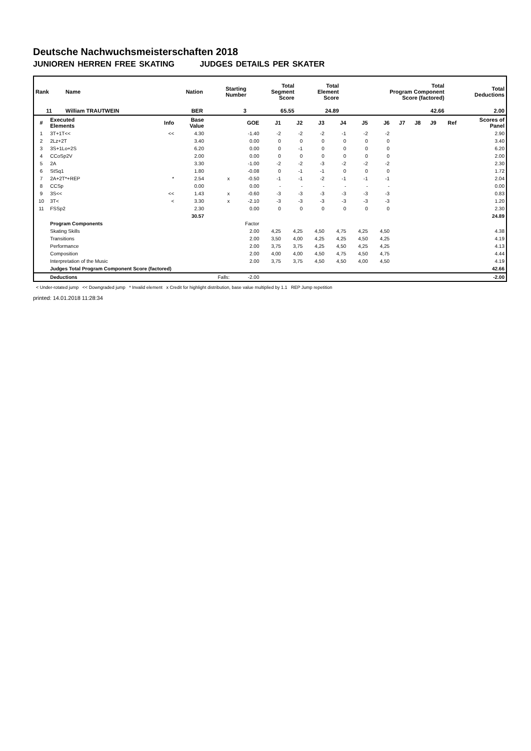Deutsche Nachwuchsmeisterschaften 2018
JUNIOREN HERREN FREE SKATING JUDGES DETAILS PER SKATER
| Rank | Name | Nation | Starting Number | Total Segment Score | Total Element Score | Total Program Component Score (factored) | Total Deductions |
| --- | --- | --- | --- | --- | --- | --- | --- |
| 11 | William TRAUTWEIN | BER | 3 | 65.55 | 24.89 | 42.66 | 2.00 |
| # | Executed Elements | Info | Base Value | | GOE | J1 | J2 | J3 | J4 | J5 | J6 | J7 | J8 | J9 | Ref | Scores of Panel |
| --- | --- | --- | --- | --- | --- | --- | --- | --- | --- | --- | --- | --- | --- | --- | --- | --- |
| 1 | 3T+1T<< | << | 4.30 | | -1.40 | -2 | -2 | -2 | -1 | -2 | -2 | | | | | 2.90 |
| 2 | 2Lz+2T | | 3.40 | | 0.00 | 0 | 0 | 0 | 0 | 0 | 0 | | | | | 3.40 |
| 3 | 3S+1Lo+2S | | 6.20 | | 0.00 | 0 | -1 | 0 | 0 | 0 | 0 | | | | | 6.20 |
| 4 | CCoSp2V | | 2.00 | | 0.00 | 0 | 0 | 0 | 0 | 0 | 0 | | | | | 2.00 |
| 5 | 2A | | 3.30 | | -1.00 | -2 | -2 | -3 | -2 | -2 | -2 | | | | | 2.30 |
| 6 | StSq1 | | 1.80 | | -0.08 | 0 | -1 | -1 | 0 | 0 | 0 | | | | | 1.72 |
| 7 | 2A+2T*+REP | * | 2.54 | x | -0.50 | -1 | -1 | -2 | -1 | -1 | -1 | | | | | 2.04 |
| 8 | CCSp | | 0.00 | | 0.00 | - | - | - | - | - | - | | | | | 0.00 |
| 9 | 3S<< | << | 1.43 | x | -0.60 | -3 | -3 | -3 | -3 | -3 | -3 | | | | | 0.83 |
| 10 | 3T< | < | 3.30 | x | -2.10 | -3 | -3 | -3 | -3 | -3 | -3 | | | | | 1.20 |
| 11 | FSSp2 | | 2.30 | | 0.00 | 0 | 0 | 0 | 0 | 0 | 0 | | | | | 2.30 |
| | | | 30.57 | | | | | | | | | | | | | 24.89 |
| | Program Components | | | | Factor | | | | | | | | | | | |
| | Skating Skills | | | | 2.00 | 4,25 | 4,25 | 4,50 | 4,75 | 4,25 | 4,50 | | | | | 4.38 |
| | Transitions | | | | 2.00 | 3,50 | 4,00 | 4,25 | 4,25 | 4,50 | 4,25 | | | | | 4.19 |
| | Performance | | | | 2.00 | 3,75 | 3,75 | 4,25 | 4,50 | 4,25 | 4,25 | | | | | 4.13 |
| | Composition | | | | 2.00 | 4,00 | 4,00 | 4,50 | 4,75 | 4,50 | 4,75 | | | | | 4.44 |
| | Interpretation of the Music | | | | 2.00 | 3,75 | 3,75 | 4,50 | 4,50 | 4,00 | 4,50 | | | | | 4.19 |
| | Judges Total Program Component Score (factored) | | | | | | | | | | | | | | | 42.66 |
| | Deductions | | | Falls: | -2.00 | | | | | | | | | | | -2.00 |
< Under-rotated jump << Downgraded jump * Invalid element x Credit for highlight distribution, base value multiplied by 1.1 REP Jump repetition
printed: 14.01.2018 11:28:34